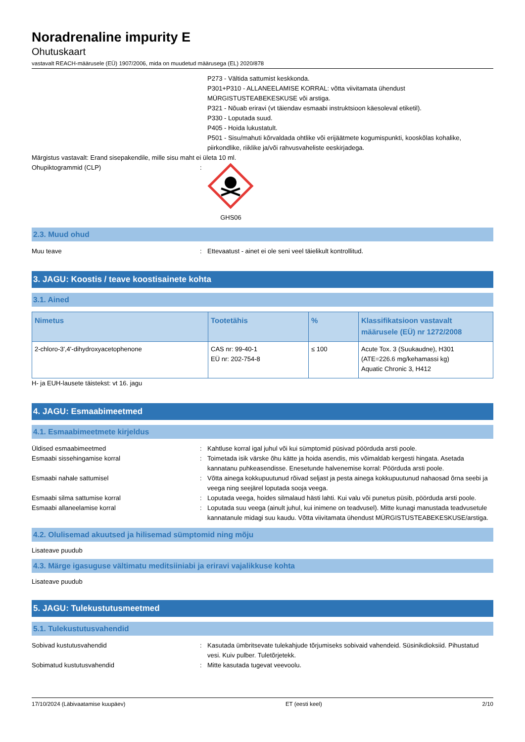Noradrenaline impurity E
Ohutuskaart
vastavalt REACH-määrusele (EÜ) 1907/2006, mida on muudetud määrusega (EL) 2020/878
P273 - Vältida sattumist keskkonda.
P301+P310 - ALLANEELAMISE KORRAL: võtta viivitamata ühendust MÜRGISTUSTEABEKESKUSE või arstiga.
P321 - Nõuab eriravi (vt täiendav esmaabi instruktsioon käesoleval etiketil).
P330 - Loputada suud.
P405 - Hoida lukustatult.
P501 - Sisu/mahuti kõrvaldada ohtlike või erijäätmete kogumispunkti, kooskõlas kohalike, piirkondlike, riiklike ja/või rahvusvaheliste eeskirjadega.
Märgistus vastavalt: Erand sisepakendile, mille sisu maht ei ületa 10 ml.
Ohupiktogrammid (CLP) : GHS06
2.3. Muud ohud
Muu teave : Ettevaatust - ainet ei ole seni veel täielikult kontrollitud.
3. JAGU: Koostis / teave koostisainete kohta
3.1. Ained
| Nimetus | Tootetähis | % | Klassifikatsioon vastavalt määrusele (EÜ) nr 1272/2008 |
| --- | --- | --- | --- |
| 2-chloro-3',4'-dihydroxyacetophenone | CAS nr: 99-40-1 EÜ nr: 202-754-8 | ≤ 100 | Acute Tox. 3 (Suukaudne), H301 (ATE=226.6 mg/kehamassi kg) Aquatic Chronic 3, H412 |
H- ja EUH-lausete täistekst: vt 16. jagu
4. JAGU: Esmaabimeetmed
4.1. Esmaabimeetmete kirjeldus
Üldised esmaabimeetmed : Kahtluse korral igal juhul või kui sümptomid püsivad pöörduda arsti poole.
Esmaabi sissehingamise korral : Toimetada isik värske õhu kätte ja hoida asendis, mis võimaldab kergesti hingata. Asetada kannatanu puhkeasendisse. Enesetunde halvenemise korral: Pöörduda arsti poole.
Esmaabi nahale sattumisel : Võtta ainega kokkupuutunud rõivad seljast ja pesta ainega kokkupuutunud nahaosad õrna seebi ja veega ning seejärel loputada sooja veega.
Esmaabi silma sattumise korral : Loputada veega, hoides silmalaud hästi lahti. Kui valu või punetus püsib, pöörduda arsti poole.
Esmaabi allaneelamise korral : Loputada suu veega (ainult juhul, kui inimene on teadvusel). Mitte kunagi manustada teadvusetule kannatanule midagi suu kaudu. Võtta viivitamata ühendust MÜRGISTUSTEABEKESKUSE/arstiga.
4.2. Olulisemad akuutsed ja hilisemad sümptomid ning mõju
Lisateave puudub
4.3. Märge igasuguse vältimatu meditsiiniabi ja eriravi vajalikkuse kohta
Lisateave puudub
5. JAGU: Tulekustutusmeetmed
5.1. Tulekustutusvahendid
Sobivad kustutusvahendid : Kasutada ümbritsevate tulekahjude tõrjumiseks sobivaid vahendeid. Süsinikdioksiid. Pihustatud vesi. Kuiv pulber. Tuletõrjetekk.
Sobimatud kustutusvahendid : Mitte kasutada tugevat veevoolu.
17/10/2024 (Läbivaatamise kuupäev) ET (eesti keel) 2/10